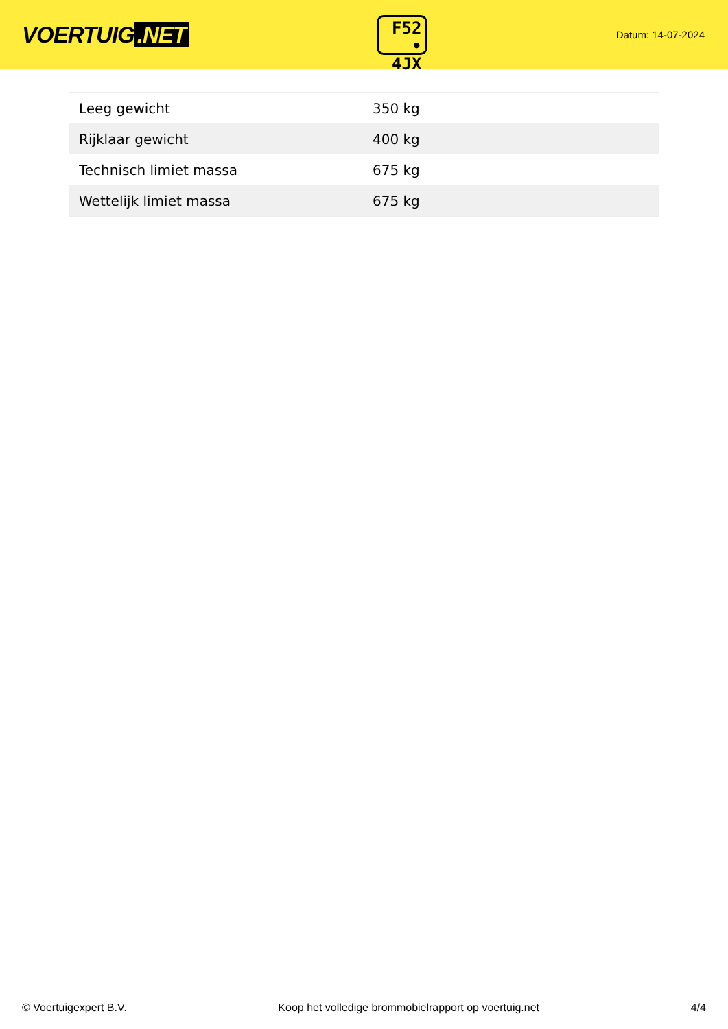VOERTUIG.NET
F52
• 4JX
Datum: 14-07-2024
| Leeg gewicht | 350 kg |
| Rijklaar gewicht | 400 kg |
| Technisch limiet massa | 675 kg |
| Wettelijk limiet massa | 675 kg |
© Voertuigexpert B.V. Koop het volledige brommobielrapport op voertuig.net 4/4